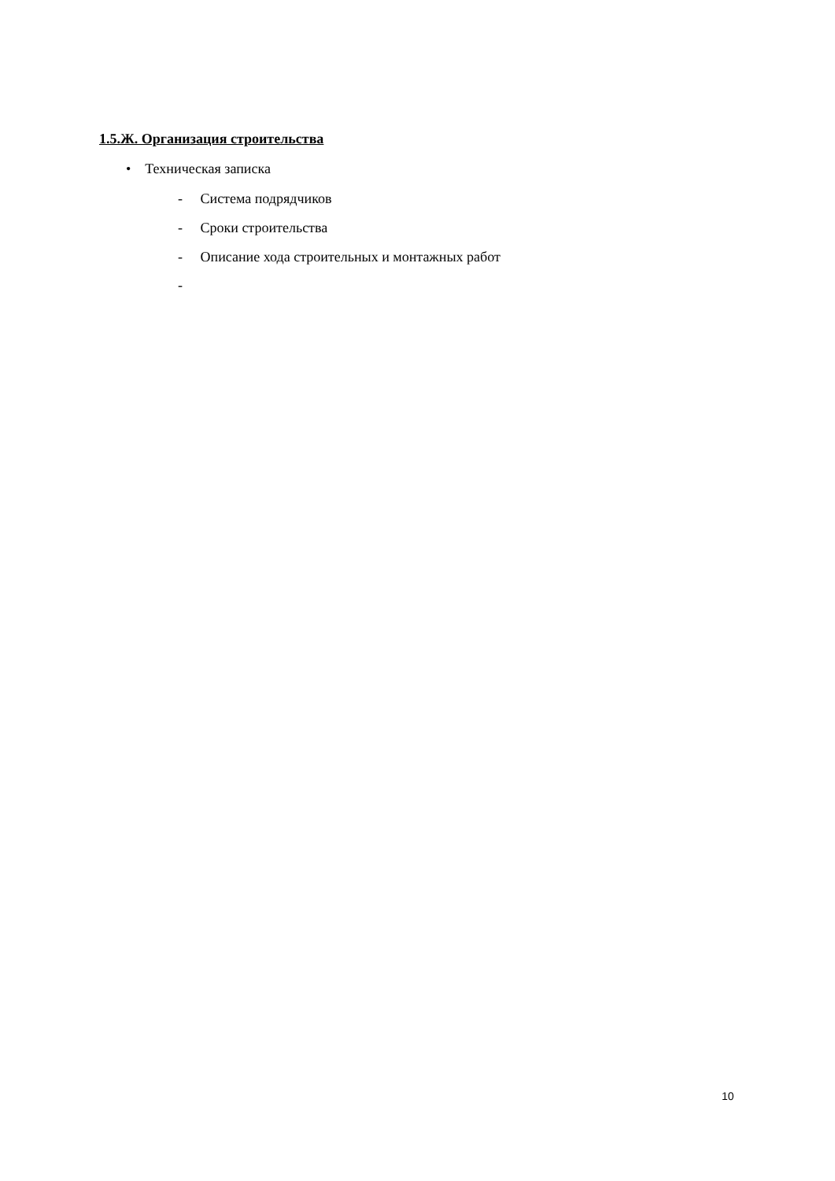1.5.Ж. Организация строительства
• Техническая записка
- Система подрядчиков
- Сроки строительства
- Описание хода строительных и монтажных работ
-
10